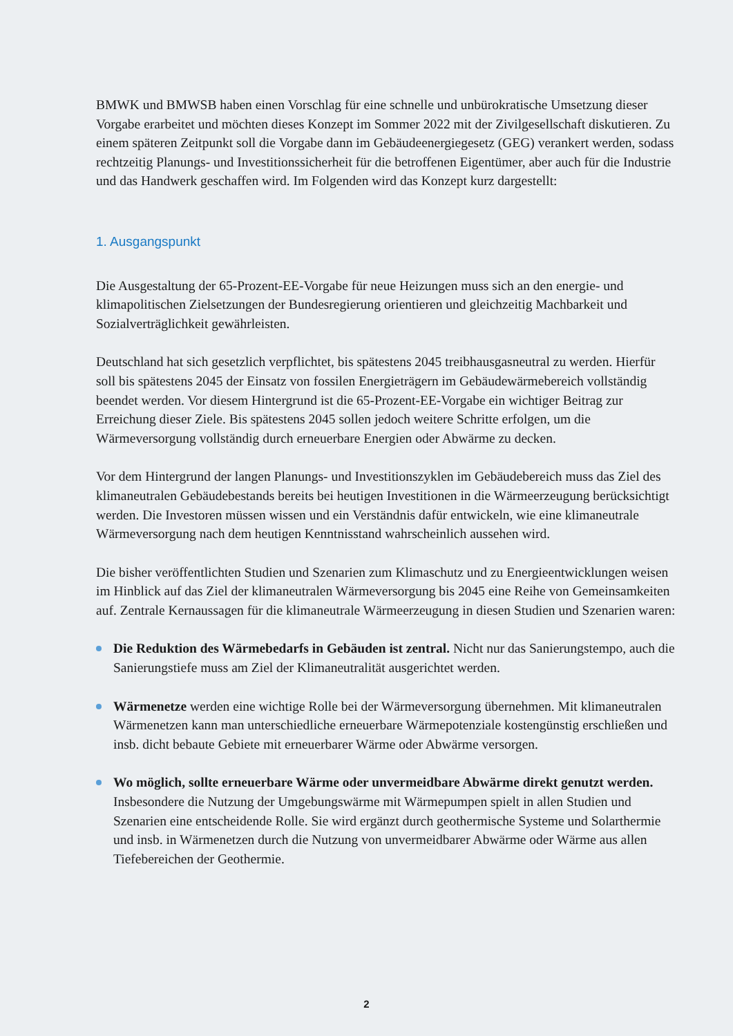BMWK und BMWSB haben einen Vorschlag für eine schnelle und unbürokratische Umsetzung dieser Vorgabe erarbeitet und möchten dieses Konzept im Sommer 2022 mit der Zivilgesellschaft diskutieren. Zu einem späteren Zeitpunkt soll die Vorgabe dann im Gebäudeenergiegesetz (GEG) verankert werden, sodass rechtzeitig Planungs- und Investitionssicherheit für die betroffenen Eigentümer, aber auch für die Industrie und das Handwerk geschaffen wird. Im Folgenden wird das Konzept kurz dargestellt:
1. Ausgangspunkt
Die Ausgestaltung der 65-Prozent-EE-Vorgabe für neue Heizungen muss sich an den energie- und klimapolitischen Zielsetzungen der Bundesregierung orientieren und gleichzeitig Machbarkeit und Sozialverträglichkeit gewährleisten.
Deutschland hat sich gesetzlich verpflichtet, bis spätestens 2045 treibhausgasneutral zu werden. Hierfür soll bis spätestens 2045 der Einsatz von fossilen Energieträgern im Gebäudewärmebereich vollständig beendet werden. Vor diesem Hintergrund ist die 65-Prozent-EE-Vorgabe ein wichtiger Beitrag zur Erreichung dieser Ziele. Bis spätestens 2045 sollen jedoch weitere Schritte erfolgen, um die Wärmeversorgung vollständig durch erneuerbare Energien oder Abwärme zu decken.
Vor dem Hintergrund der langen Planungs- und Investitionszyklen im Gebäudebereich muss das Ziel des klimaneutralen Gebäudebestands bereits bei heutigen Investitionen in die Wärmeerzeugung berücksichtigt werden. Die Investoren müssen wissen und ein Verständnis dafür entwickeln, wie eine klimaneutrale Wärmeversorgung nach dem heutigen Kenntnisstand wahrscheinlich aussehen wird.
Die bisher veröffentlichten Studien und Szenarien zum Klimaschutz und zu Energieentwicklungen weisen im Hinblick auf das Ziel der klimaneutralen Wärmeversorgung bis 2045 eine Reihe von Gemeinsamkeiten auf. Zentrale Kernaussagen für die klimaneutrale Wärmeerzeugung in diesen Studien und Szenarien waren:
Die Reduktion des Wärmebedarfs in Gebäuden ist zentral. Nicht nur das Sanierungstempo, auch die Sanierungstiefe muss am Ziel der Klimaneutralität ausgerichtet werden.
Wärmenetze werden eine wichtige Rolle bei der Wärmeversorgung übernehmen. Mit klimaneutralen Wärmenetzen kann man unterschiedliche erneuerbare Wärmepotenziale kostengünstig erschließen und insb. dicht bebaute Gebiete mit erneuerbarer Wärme oder Abwärme versorgen.
Wo möglich, sollte erneuerbare Wärme oder unvermeidbare Abwärme direkt genutzt werden. Insbesondere die Nutzung der Umgebungswärme mit Wärmepumpen spielt in allen Studien und Szenarien eine entscheidende Rolle. Sie wird ergänzt durch geothermische Systeme und Solarthermie und insb. in Wärmenetzen durch die Nutzung von unvermeidbarer Abwärme oder Wärme aus allen Tiefebereichen der Geothermie.
2